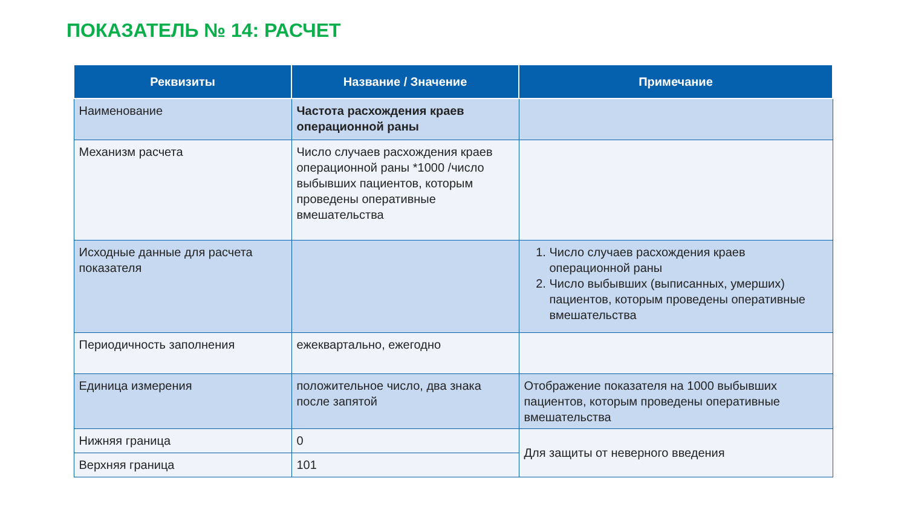ПОКАЗАТЕЛЬ № 14: РАСЧЕТ
| Реквизиты | Название / Значение | Примечание |
| --- | --- | --- |
| Наименование | Частота расхождения краев операционной раны | |
| Механизм расчета | Число случаев расхождения краев операционной раны *1000 /число выбывших пациентов, которым проведены оперативные вмешательства | |
| Исходные данные для расчета показателя | | 1. Число случаев расхождения краев операционной раны 2. Число выбывших (выписанных, умерших) пациентов, которым проведены оперативные вмешательства |
| Периодичность заполнения | ежеквартально, ежегодно | |
| Единица измерения | положительное число, два знака после запятой | Отображение показателя на 1000 выбывших пациентов, которым проведены оперативные вмешательства |
| Нижняя граница | 0 | Для защиты от неверного введения |
| Верхняя граница | 101 | |